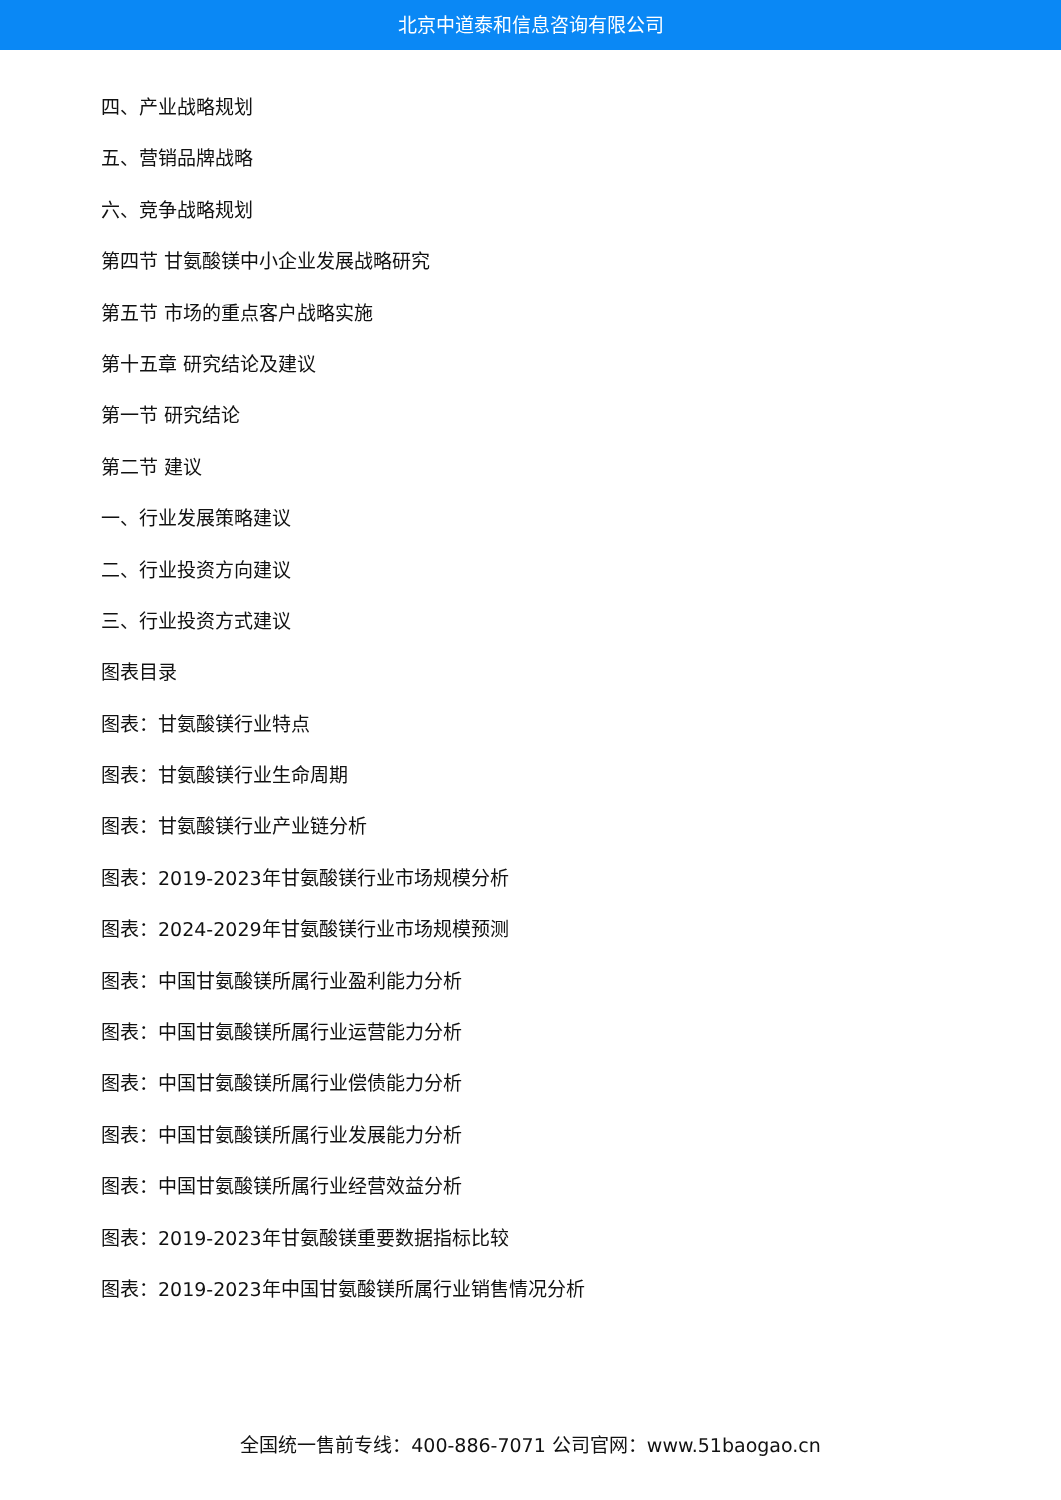北京中道泰和信息咨询有限公司
四、产业战略规划
五、营销品牌战略
六、竞争战略规划
第四节 甘氨酸镁中小企业发展战略研究
第五节 市场的重点客户战略实施
第十五章 研究结论及建议
第一节 研究结论
第二节 建议
一、行业发展策略建议
二、行业投资方向建议
三、行业投资方式建议
图表目录
图表：甘氨酸镁行业特点
图表：甘氨酸镁行业生命周期
图表：甘氨酸镁行业产业链分析
图表：2019-2023年甘氨酸镁行业市场规模分析
图表：2024-2029年甘氨酸镁行业市场规模预测
图表：中国甘氨酸镁所属行业盈利能力分析
图表：中国甘氨酸镁所属行业运营能力分析
图表：中国甘氨酸镁所属行业偿债能力分析
图表：中国甘氨酸镁所属行业发展能力分析
图表：中国甘氨酸镁所属行业经营效益分析
图表：2019-2023年甘氨酸镁重要数据指标比较
图表：2019-2023年中国甘氨酸镁所属行业销售情况分析
全国统一售前专线：400-886-7071 公司官网：www.51baogao.cn